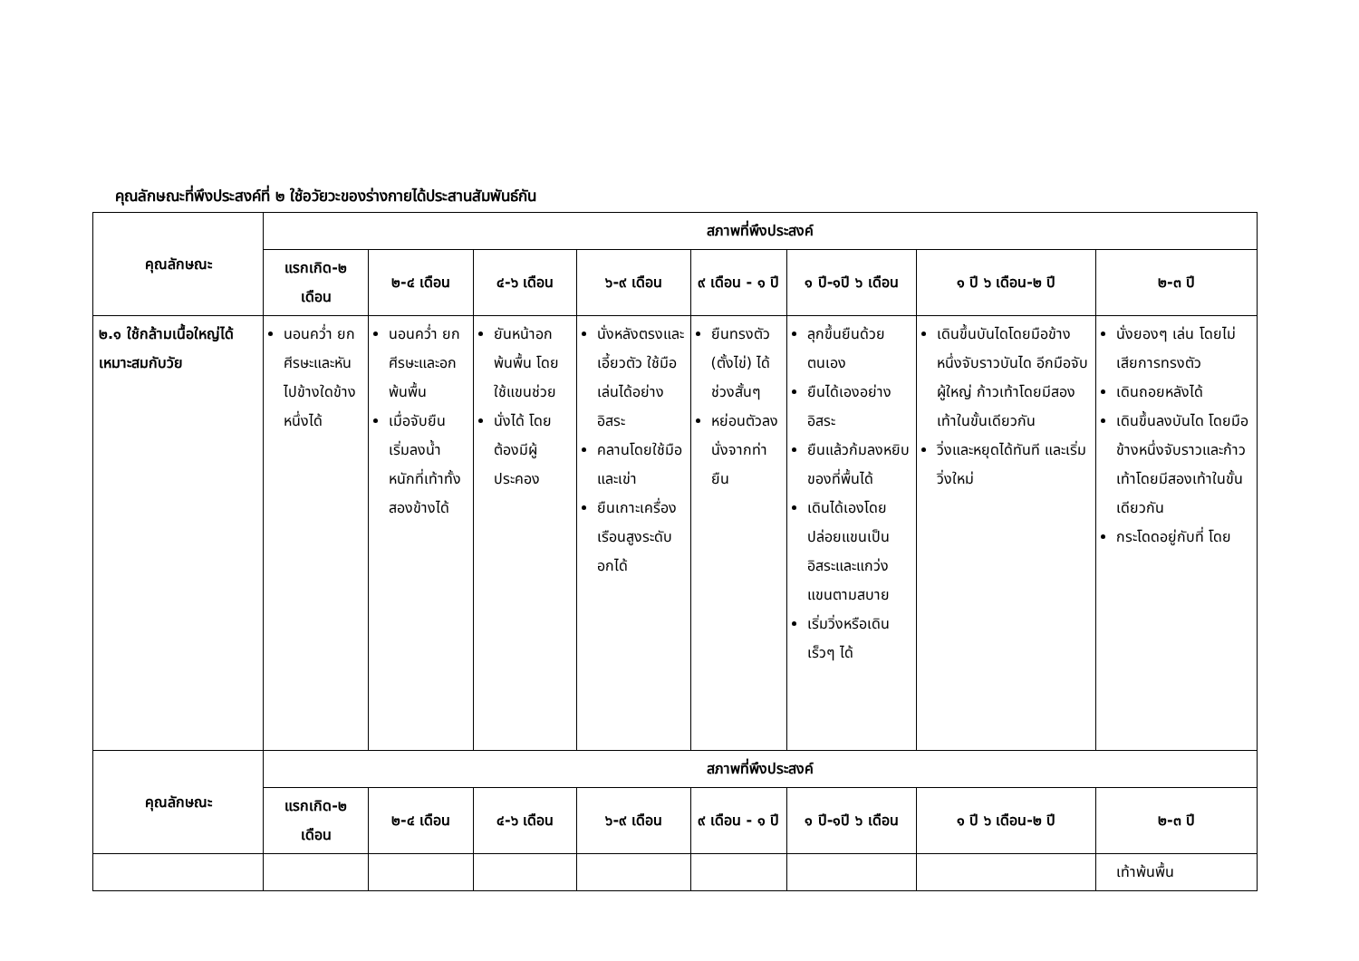คุณลักษณะที่พึงประสงค์ที่ ๒ ใช้อวัยวะของร่างกายได้ประสานสัมพันธ์กัน
| คุณลักษณะ | สภาพที่พึงประสงค์ | | | | | | | |
| --- | --- | --- | --- | --- | --- | --- | --- | --- |
| | แรกเกิด-๒ เดือน | ๒-๔ เดือน | ๔-๖ เดือน | ๖-๙ เดือน | ๙ เดือน - ๑ ปี | ๑ ปี-๑ปี ๖ เดือน | ๑ ปี ๖ เดือน-๒ ปี | ๒-๓ ปี |
| ๒.๑ ใช้กล้ามเนื้อใหญ่ได้เหมาะสมกับวัย | นอนคว่ำ ยกศีรษะและหันไปข้างใดข้างหนึ่งได้ | นอนคว่ำ ยกศีรษะและอกพ้นพื้น เมื่อจับยืน เริ่มลงน้ำหนักที่เท้าทั้งสองข้างได้ | ยันหน้าอกพ้นพื้น โดยใช้แขนช่วย นั่งได้ โดยต้องมีผู้ประคอง | นั่งหลังตรงและเอี้ยวตัว ใช้มือเล่นได้อย่างอิสระ คลานโดยใช้มือและเข่า ยืนเกาะเครื่องเรือนสูงระดับอกได้ | ยืนทรงตัว (ตั้งไข่) ได้ช่วงสั้นๆ หย่อนตัวลงนั่งจากท่ายืน | ลุกขึ้นยืนด้วยตนเอง ยืนได้เองอย่างอิสระ ยืนแล้วก้มลงหยิบของที่พื้นได้ เดินได้เองโดยปล่อยแขนเป็นอิสระและแกว่งแขนตามสบาย เริ่มวิ่งหรือเดินเร็วๆ ได้ | เดินขึ้นบันไดโดยมือข้างหนึ่งจับราวบันได อีกมือจับผู้ใหญ่ ก้าวเท้าโดยมีสองเท้าในขั้นเดียวกัน วิ่งและหยุดได้ทันที และเริ่มวิ่งใหม่ | นั่งยองๆ เล่น โดยไม่เสียการทรงตัว เดินถอยหลังได้ เดินขึ้นลงบันได โดยมือข้างหนึ่งจับราวและก้าวเท้าโดยมีสองเท้าในขั้นเดียวกัน กระโดดอยู่กับที่ โดย |
| คุณลักษณะ | สภาพที่พึงประสงค์ | | | | | | | |
| | แรกเกิด-๒ เดือน | ๒-๔ เดือน | ๔-๖ เดือน | ๖-๙ เดือน | ๙ เดือน - ๑ ปี | ๑ ปี-๑ปี ๖ เดือน | ๑ ปี ๖ เดือน-๒ ปี | ๒-๓ ปี |
| | | | | | | | | เท้าพ้นพื้น |